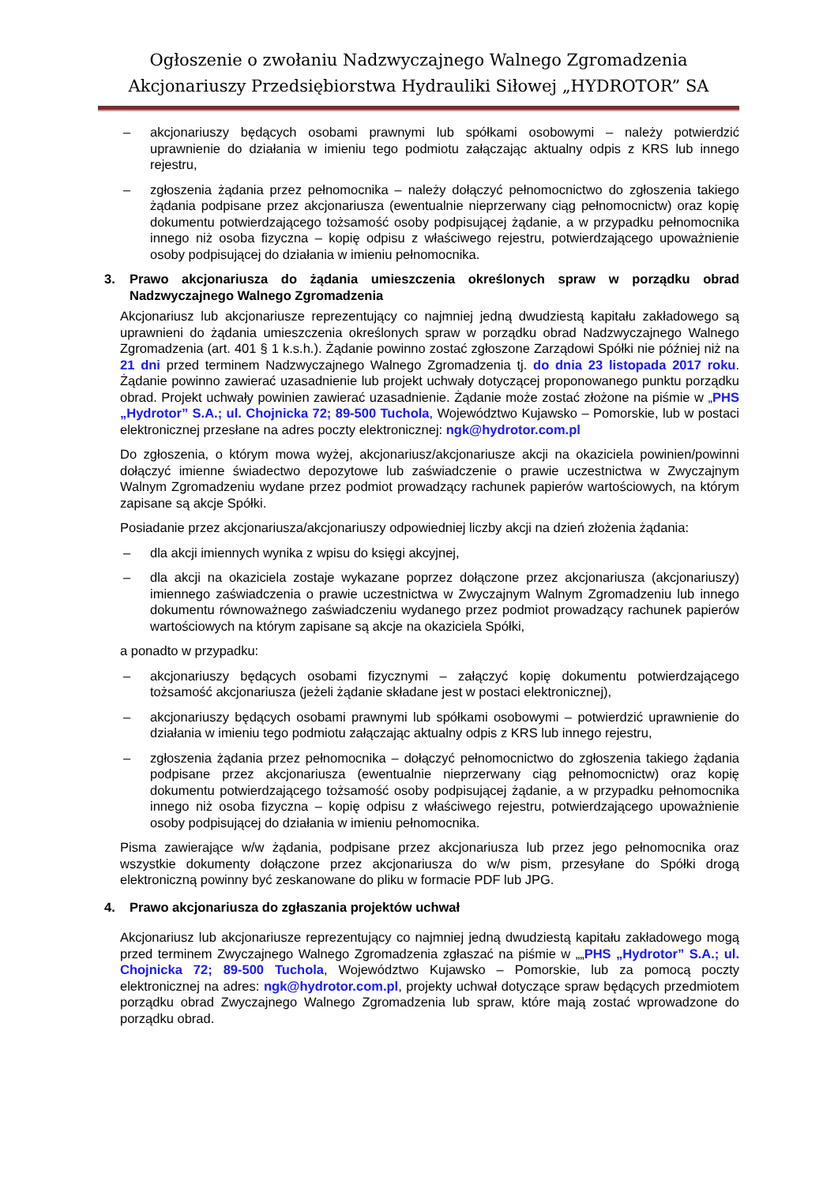Ogłoszenie o zwołaniu Nadzwyczajnego Walnego Zgromadzenia
Akcjonariuszy Przedsiębiorstwa Hydrauliki Siłowej „HYDROTOR” SA
– akcjonariuszy będących osobami prawnymi lub spółkami osobowymi – należy potwierdzić uprawnienie do działania w imieniu tego podmiotu załączając aktualny odpis z KRS lub innego rejestru,
– zgłoszenia żądania przez pełnomocnika – należy dołączyć pełnomocnictwo do zgłoszenia takiego żądania podpisane przez akcjonariusza (ewentualnie nieprzerwany ciąg pełnomocnictw) oraz kopię dokumentu potwierdzającego tożsamość osoby podpisującej żądanie, a w przypadku pełnomocnika innego niż osoba fizyczna – kopię odpisu z właściwego rejestru, potwierdzającego upoważnienie osoby podpisującej do działania w imieniu pełnomocnika.
3. Prawo akcjonariusza do żądania umieszczenia określonych spraw w porządku obrad Nadzwyczajnego Walnego Zgromadzenia
Akcjonariusz lub akcjonariusze reprezentujący co najmniej jedną dwudziestą kapitału zakładowego są uprawnieni do żądania umieszczenia określonych spraw w porządku obrad Nadzwyczajnego Walnego Zgromadzenia (art. 401 § 1 k.s.h.). Żądanie powinno zostać zgłoszone Zarządowi Spółki nie później niż na 21 dni przed terminem Nadzwyczajnego Walnego Zgromadzenia tj. do dnia 23 listopada 2017 roku. Żądanie powinno zawierać uzasadnienie lub projekt uchwały dotyczącej proponowanego punktu porządku obrad. Projekt uchwały powinien zawierać uzasadnienie. Żądanie może zostać złożone na piśmie w „PHS „Hydrotor” S.A.; ul. Chojnicka 72; 89-500 Tuchola, Województwo Kujawsko – Pomorskie, lub w postaci elektronicznej przesłane na adres poczty elektronicznej: ngk@hydrotor.com.pl
Do zgłoszenia, o którym mowa wyżej, akcjonariusz/akcjonariusze akcji na okaziciela powinien/powinni dołączyć imienne świadectwo depozytowe lub zaświadczenie o prawie uczestnictwa w Zwyczajnym Walnym Zgromadzeniu wydane przez podmiot prowadzący rachunek papierów wartościowych, na którym zapisane są akcje Spółki.
Posiadanie przez akcjonariusza/akcjonariuszy odpowiedniej liczby akcji na dzień złożenia żądania:
– dla akcji imiennych wynika z wpisu do księgi akcyjnej,
– dla akcji na okaziciela zostaje wykazane poprzez dołączone przez akcjonariusza (akcjonariuszy) imiennego zaświadczenia o prawie uczestnictwa w Zwyczajnym Walnym Zgromadzeniu lub innego dokumentu równoważnego zaświadczeniu wydanego przez podmiot prowadzący rachunek papierów wartościowych na którym zapisane są akcje na okaziciela Spółki,
a ponadto w przypadku:
– akcjonariuszy będących osobami fizycznymi – załączyć kopię dokumentu potwierdzającego tożsamość akcjonariusza (jeżeli żądanie składane jest w postaci elektronicznej),
– akcjonariuszy będących osobami prawnymi lub spółkami osobowymi – potwierdzić uprawnienie do działania w imieniu tego podmiotu załączając aktualny odpis z KRS lub innego rejestru,
– zgłoszenia żądania przez pełnomocnika – dołączyć pełnomocnictwo do zgłoszenia takiego żądania podpisane przez akcjonariusza (ewentualnie nieprzerwany ciąg pełnomocnictw) oraz kopię dokumentu potwierdzającego tożsamość osoby podpisującej żądanie, a w przypadku pełnomocnika innego niż osoba fizyczna – kopię odpisu z właściwego rejestru, potwierdzającego upoważnienie osoby podpisującej do działania w imieniu pełnomocnika.
Pisma zawierające w/w żądania, podpisane przez akcjonariusza lub przez jego pełnomocnika oraz wszystkie dokumenty dołączone przez akcjonariusza do w/w pism, przesyłane do Spółki drogą elektroniczną powinny być zeskanowane do pliku w formacie PDF lub JPG.
4. Prawo akcjonariusza do zgłaszania projektów uchwał
Akcjonariusz lub akcjonariusze reprezentujący co najmniej jedną dwudziestą kapitału zakładowego mogą przed terminem Zwyczajnego Walnego Zgromadzenia zgłaszać na piśmie w „„PHS „Hydrotor” S.A.; ul. Chojnicka 72; 89-500 Tuchola, Województwo Kujawsko – Pomorskie, lub za pomocą poczty elektronicznej na adres: ngk@hydrotor.com.pl, projekty uchwał dotyczące spraw będących przedmiotem porządku obrad Zwyczajnego Walnego Zgromadzenia lub spraw, które mają zostać wprowadzone do porządku obrad.